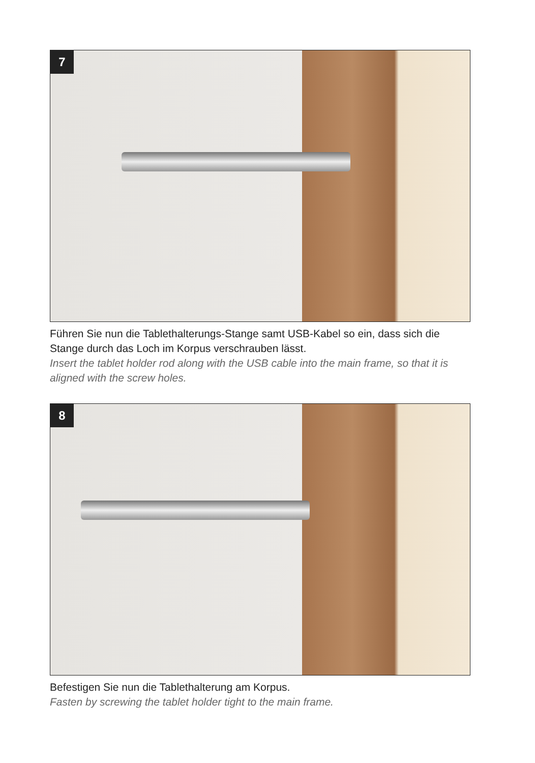7
Führen Sie nun die Tablethalterungs-Stange samt USB-Kabel so ein, dass sich die Stange durch das Loch im Korpus verschrauben lässt.
Insert the tablet holder rod along with the USB cable into the main frame, so that it is aligned with the screw holes.
8
Befestigen Sie nun die Tablethalterung am Korpus.
Fasten by screwing the tablet holder tight to the main frame.